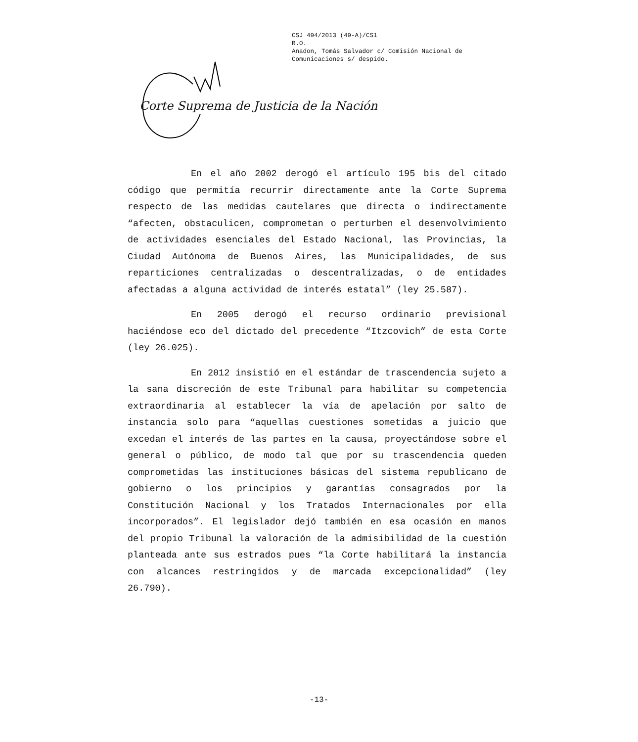CSJ 494/2013 (49-A)/CS1
R.O.
Anadon, Tomás Salvador c/ Comisión Nacional de
Comunicaciones s/ despido.
Corte Suprema de Justicia de la Nación
En el año 2002 derogó el artículo 195 bis del citado código que permitía recurrir directamente ante la Corte Suprema respecto de las medidas cautelares que directa o indirectamente “afecten, obstaculicen, comprometan o perturben el desenvolvimiento de actividades esenciales del Estado Nacional, las Provincias, la Ciudad Autónoma de Buenos Aires, las Municipalidades, de sus reparticiones centralizadas o descentralizadas, o de entidades afectadas a alguna actividad de interés estatal” (ley 25.587).
En 2005 derogó el recurso ordinario previsional haciéndose eco del dictado del precedente “Itzcovich” de esta Corte (ley 26.025).
En 2012 insistió en el estándar de trascendencia sujeto a la sana discreción de este Tribunal para habilitar su competencia extraordinaria al establecer la vía de apelación por salto de instancia solo para “aquellas cuestiones sometidas a juicio que excedan el interés de las partes en la causa, proyectándose sobre el general o público, de modo tal que por su trascendencia queden comprometidas las instituciones básicas del sistema republicano de gobierno o los principios y garantías consagrados por la Constitución Nacional y los Tratados Internacionales por ella incorporados”. El legislador dejó también en esa ocasión en manos del propio Tribunal la valoración de la admisibilidad de la cuestión planteada ante sus estrados pues “la Corte habilitará la instancia con alcances restringidos y de marcada excepcionalidad” (ley 26.790).
-13-